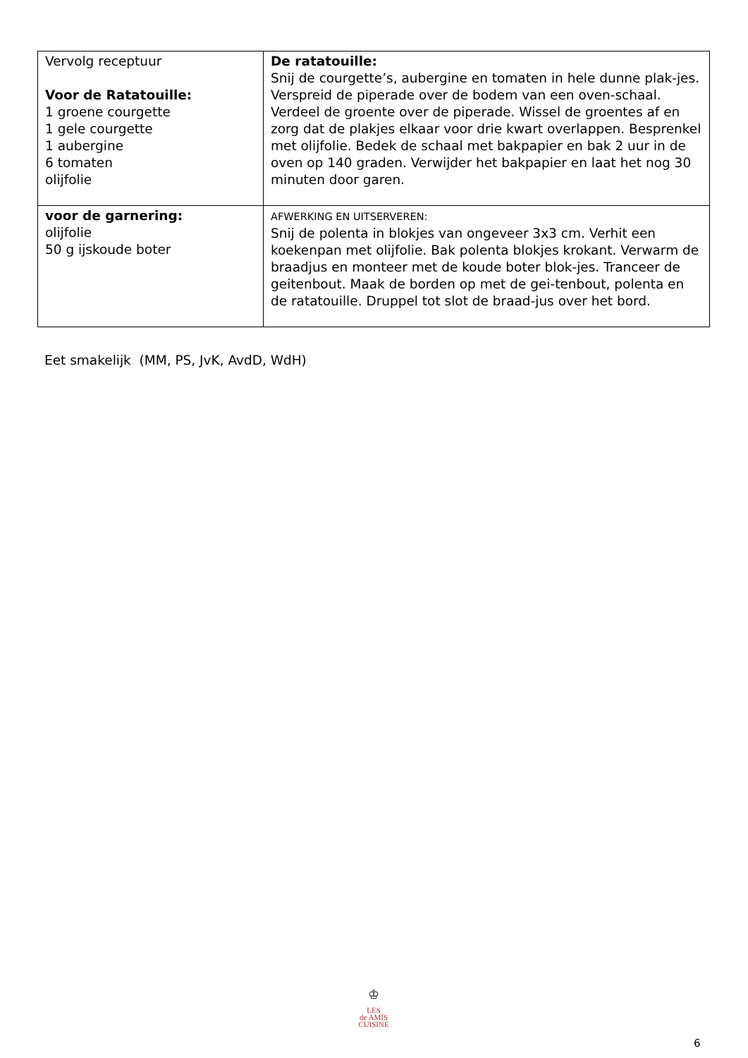| Vervolg receptuur Voor de Ratatouille: 1 groene courgette 1 gele courgette 1 aubergine 6 tomaten olijfolie | De ratatouille: Snij de courgette’s, aubergine en tomaten in hele dunne plak-jes. Verspreid de piperade over de bodem van een oven-schaal. Verdeel de groente over de piperade. Wissel de groentes af en zorg dat de plakjes elkaar voor drie kwart overlappen. Besprenkel met olijfolie. Bedek de schaal met bakpapier en bak 2 uur in de oven op 140 graden. Verwijder het bakpapier en laat het nog 30 minuten door garen. |
| voor de garnering: olijfolie 50 g ijskoude boter | AFWERKING EN UITSERVEREN: Snij de polenta in blokjes van ongeveer 3x3 cm. Verhit een koekenpan met olijfolie. Bak polenta blokjes krokant. Verwarm de braadjus en monteer met de koude boter blok-jes. Tranceer de geitenbout. Maak de borden op met de gei-tenbout, polenta en de ratatouille. Druppel tot slot de braad-jus over het bord. |
Eet smakelijk (MM, PS, JvK, AvdD, WdH)
♔
LES
de AMIS
CUISINE
6